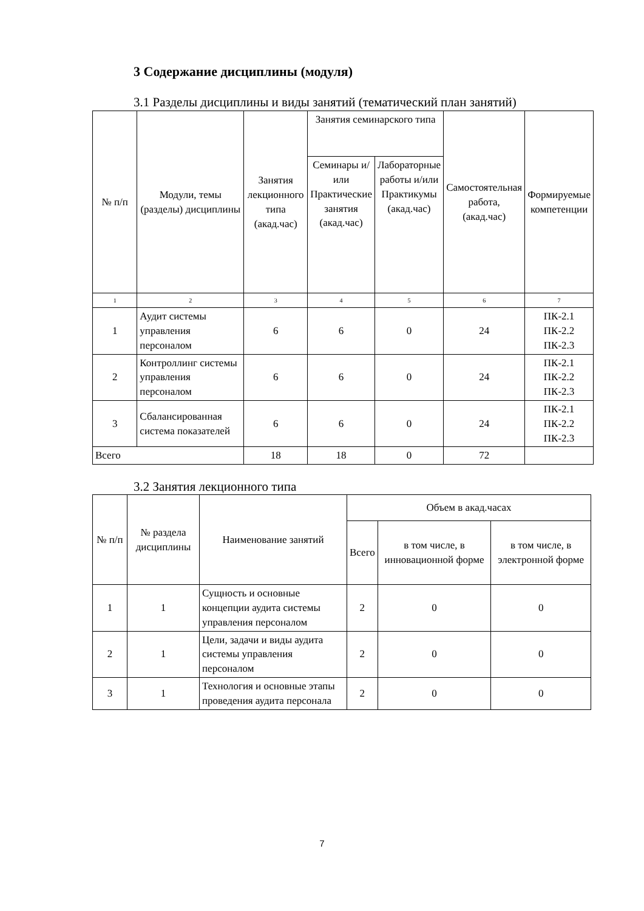3 Содержание дисциплины (модуля)
3.1 Разделы дисциплины и виды занятий (тематический план занятий)
| № п/п | Модули, темы (разделы) дисциплины | Занятия лекционного типа (акад.час) | Занятия семинарского типа | | Самостоятельная работа, (акад.час) | Формируемые компетенции |
| --- | --- | --- | --- | --- | --- | --- |
| | | | Семинары и/или Практические занятия (акад.час) | Лабораторные работы и/или Практикумы (акад.час) | | |
| 1 | 2 | 3 | 4 | 5 | 6 | 7 |
| 1 | Аудит системы управления персоналом | 6 | 6 | 0 | 24 | ПК-2.1 ПК-2.2 ПК-2.3 |
| 2 | Контроллинг системы управления персоналом | 6 | 6 | 0 | 24 | ПК-2.1 ПК-2.2 ПК-2.3 |
| 3 | Сбалансированная система показателей | 6 | 6 | 0 | 24 | ПК-2.1 ПК-2.2 ПК-2.3 |
| Всего | | 18 | 18 | 0 | 72 | |
3.2 Занятия лекционного типа
| № п/п | № раздела дисциплины | Наименование занятий | Объем в акад.часах | | |
| --- | --- | --- | --- | --- | --- |
| | | | Всего | в том числе, в инновационной форме | в том числе, в электронной форме |
| 1 | 1 | Сущность и основные концепции аудита системы управления персоналом | 2 | 0 | 0 |
| 2 | 1 | Цели, задачи и виды аудита системы управления персоналом | 2 | 0 | 0 |
| 3 | 1 | Технология и основные этапы проведения аудита персонала | 2 | 0 | 0 |
7